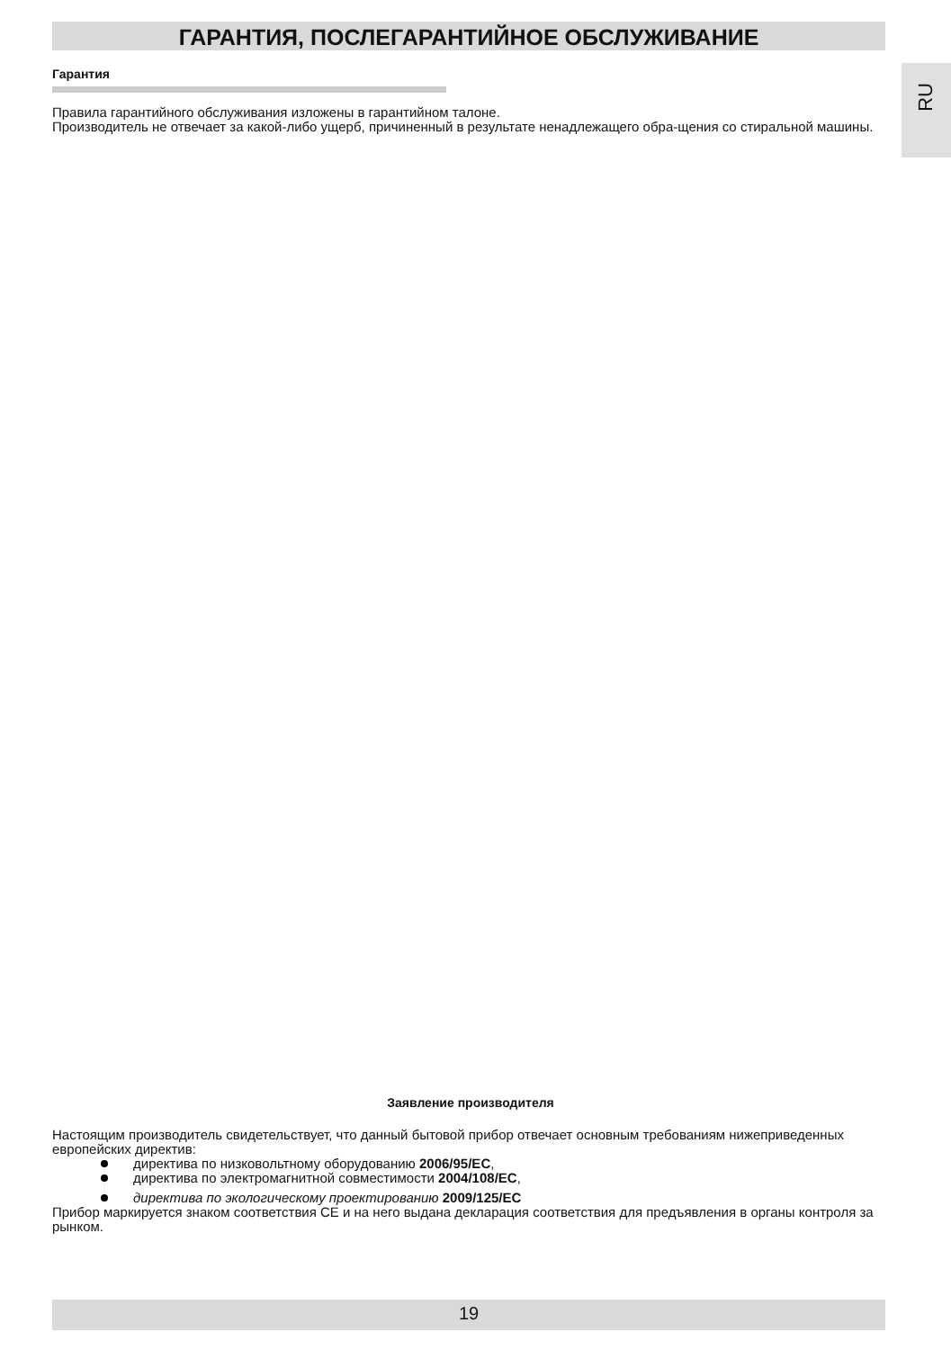ГАРАНТИЯ, ПОСЛЕГАРАНТИЙНОЕ ОБСЛУЖИВАНИЕ
RU
Гарантия
Правила гарантийного обслуживания изложены в гарантийном талоне.
Производитель не отвечает за какой-либо ущерб, причиненный в результате ненадлежащего обра-щения со стиральной машины.
Заявление производителя
Настоящим производитель свидетельствует, что данный бытовой прибор отвечает основным требованиям нижеприведенных европейских директив:
директива по низковольтному оборудованию 2006/95/EC,
директива по электромагнитной совместимости 2004/108/EC,
директива по экологическому проектированию 2009/125/EC
Прибор маркируется знаком соответствия CE и на него выдана декларация соответствия для предъявления в органы контроля за рынком.
19